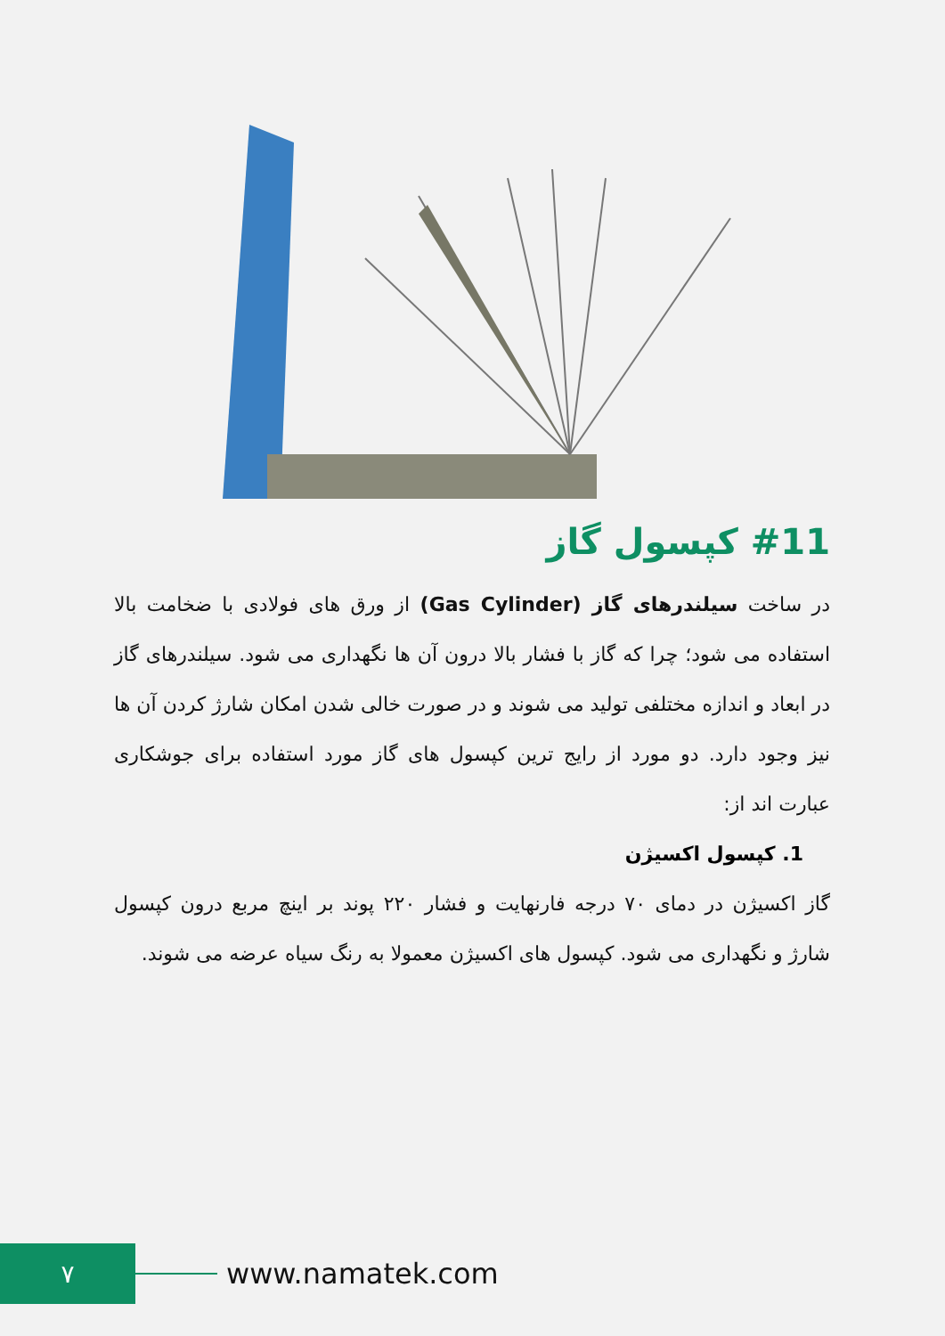#11 کپسول گاز
در ساخت سیلندرهای گاز (Gas Cylinder) از ورق های فولادی با ضخامت بالا استفاده می شود؛ چرا که گاز با فشار بالا درون آن ها نگهداری می شود. سیلندرهای گاز در ابعاد و اندازه مختلفی تولید می شوند و در صورت خالی شدن امکان شارژ کردن آن ها نیز وجود دارد. دو مورد از رایج ترین کپسول های گاز مورد استفاده برای جوشکاری عبارت اند از:
1. کپسول اکسیژن
گاز اکسیژن در دمای ۷۰ درجه فارنهایت و فشار ۲۲۰ پوند بر اینچ مربع درون کپسول شارژ و نگهداری می شود. کپسول های اکسیژن معمولا به رنگ سیاه عرضه می شوند.
۷
www.namatek.com